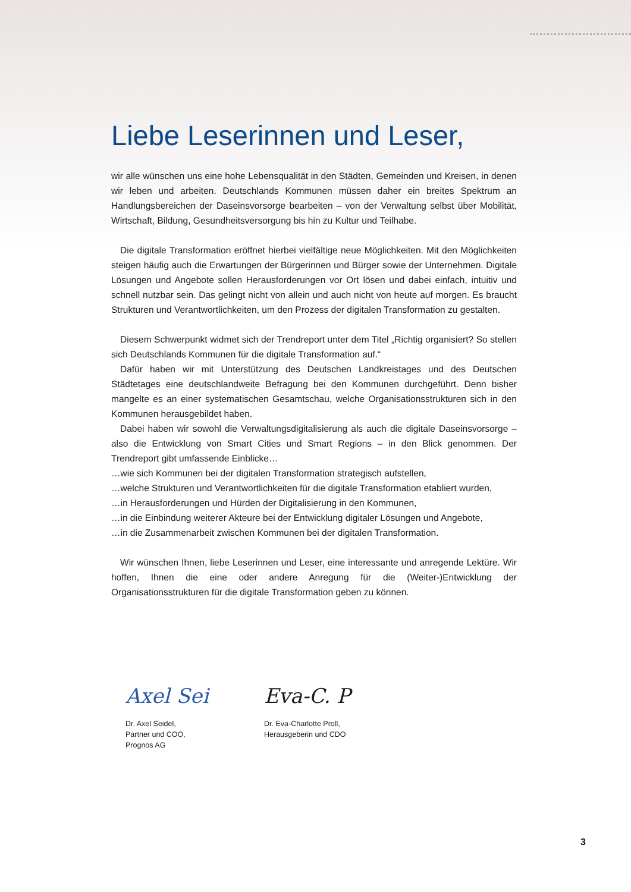Liebe Leserinnen und Leser,
wir alle wünschen uns eine hohe Lebensqualität in den Städten, Gemeinden und Kreisen, in denen wir leben und arbeiten. Deutschlands Kommunen müssen daher ein breites Spektrum an Handlungsbereichen der Daseinsvorsorge bearbeiten – von der Verwaltung selbst über Mobilität, Wirtschaft, Bildung, Gesundheitsversorgung bis hin zu Kultur und Teilhabe.
Die digitale Transformation eröffnet hierbei vielfältige neue Möglichkeiten. Mit den Möglichkeiten steigen häufig auch die Erwartungen der Bürgerinnen und Bürger sowie der Unternehmen. Digitale Lösungen und Angebote sollen Herausforderungen vor Ort lösen und dabei einfach, intuitiv und schnell nutzbar sein. Das gelingt nicht von allein und auch nicht von heute auf morgen. Es braucht Strukturen und Verantwortlichkeiten, um den Prozess der digitalen Transformation zu gestalten.
Diesem Schwerpunkt widmet sich der Trendreport unter dem Titel „Richtig organisiert? So stellen sich Deutschlands Kommunen für die digitale Transformation auf.“
Dafür haben wir mit Unterstützung des Deutschen Landkreistages und des Deutschen Städtetages eine deutschlandweite Befragung bei den Kommunen durchgeführt. Denn bisher mangelte es an einer systematischen Gesamtschau, welche Organisationsstrukturen sich in den Kommunen herausgebildet haben.
Dabei haben wir sowohl die Verwaltungsdigitalisierung als auch die digitale Daseinsvorsorge – also die Entwicklung von Smart Cities und Smart Regions – in den Blick genommen. Der Trendreport gibt umfassende Einblicke…
…wie sich Kommunen bei der digitalen Transformation strategisch aufstellen,
…welche Strukturen und Verantwortlichkeiten für die digitale Transformation etabliert wurden,
…in Herausforderungen und Hürden der Digitalisierung in den Kommunen,
…in die Einbindung weiterer Akteure bei der Entwicklung digitaler Lösungen und Angebote,
…in die Zusammenarbeit zwischen Kommunen bei der digitalen Transformation.
Wir wünschen Ihnen, liebe Leserinnen und Leser, eine interessante und anregende Lektüre. Wir hoffen, Ihnen die eine oder andere Anregung für die (Weiter-)Entwicklung der Organisationsstrukturen für die digitale Transformation geben zu können.
Axel Sei
Dr. Axel Seidel,
Partner und COO,
Prognos AG
Eva-C. P
Dr. Eva-Charlotte Proll,
Herausgeberin und CDO
3